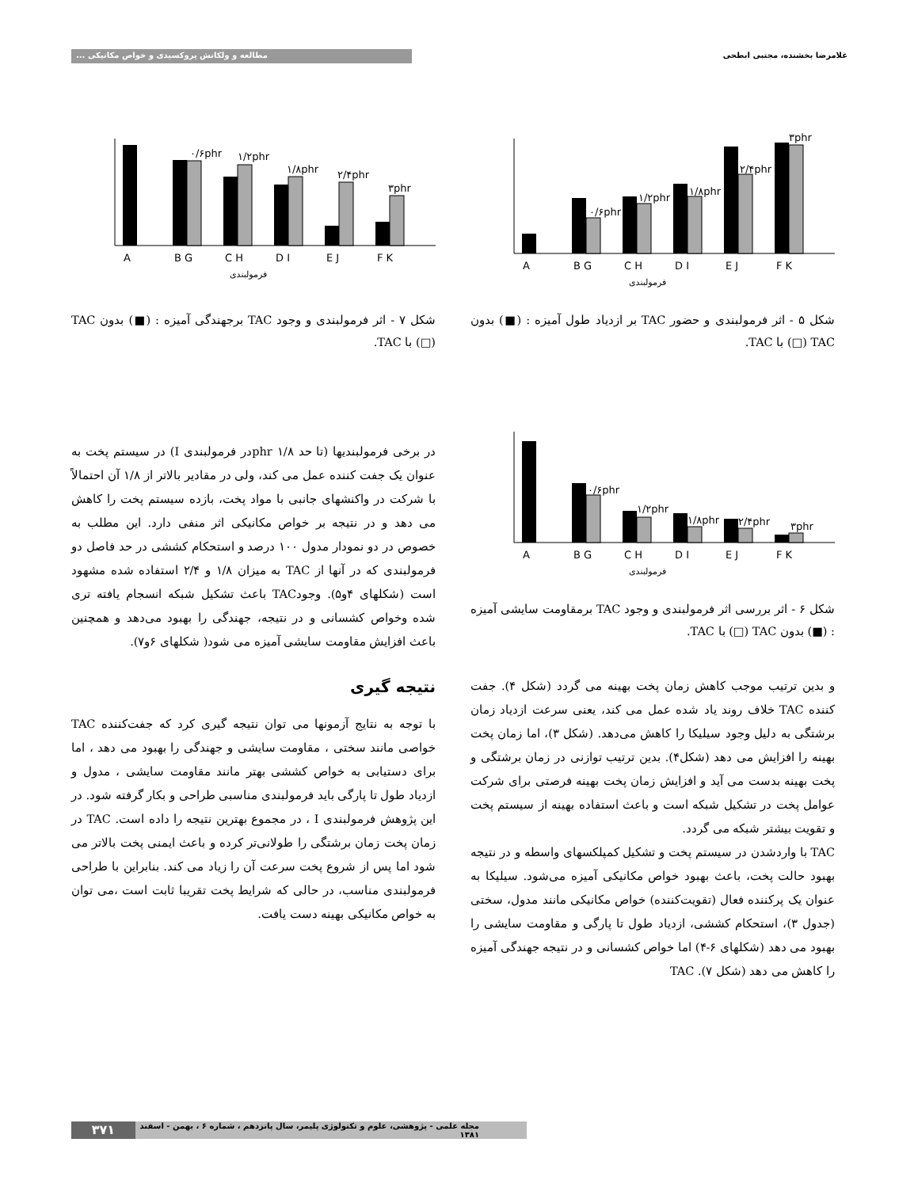غلامرضا بخشنده، مجتبی ابطحی مطالعه و ولکانش پروکسیدی و خواص مکانیکی ...
A
B G
C H
D I
E J
F K
۰/۶phr
۱/۲phr
۱/۸phr
۲/۴phr
۳phr
فرمولبندی
شکل ۵ - اثر فرمولبندی و حضور TAC بر ازدیاد طول آمیزه : (■) بدون TAC (□) با TAC.
A
B G
C H
D I
E J
F K
۰/۶phr
۱/۲phr
۱/۸phr
۲/۴phr
۳phr
فرمولبندی
شکل ۷ - اثر فرمولبندی و وجود TAC برجهندگی آمیزه : (■) بدون TAC (□) با TAC.
A
B G
C H
D I
E J
F K
۰/۶phr
۱/۲phr
۱/۸phr
۲/۴phr
۳phr
فرمولبندی
شکل ۶ - اثر بررسی اثر فرمولبندی و وجود TAC برمقاومت سایشی آمیزه : (■) بدون TAC (□) با TAC.
و بدین ترتیب موجب کاهش زمان پخت بهینه می گردد (شکل ۴). جفت کننده TAC خلاف روند یاد شده عمل می کند، یعنی سرعت ازدیاد زمان برشتگی به دلیل وجود سیلیکا را کاهش می‌دهد. (شکل ۳)، اما زمان پخت بهینه را افزایش می دهد (شکل۴). بدین ترتیب توازنی در زمان برشتگی و پخت بهینه بدست می آید و افزایش زمان پخت بهینه فرصتی برای شرکت عوامل پخت در تشکیل شبکه است و باعث استفاده بهینه از سیستم پخت و تقویت بیشتر شبکه می گردد.
TAC با واردشدن در سیستم پخت و تشکیل کمپلکسهای واسطه و در نتیجه بهبود حالت پخت، باعث بهبود خواص مکانیکی آمیزه می‌شود. سیلیکا به عنوان یک پرکننده فعال (تقویت‌کننده) خواص مکانیکی مانند مدول، سختی (جدول ۳)، استحکام کششی، ازدیاد طول تا پارگی و مقاومت سایشی را بهبود می دهد (شکلهای ۶-۴) اما خواص کشسانی و در نتیجه جهندگی آمیزه را کاهش می دهد (شکل ۷). TAC
در برخی فرمولبندیها (تا حد phr ۱/۸در فرمولبندی I) در سیستم پخت به عنوان یک جفت کننده عمل می کند، ولی در مقادیر بالاتر از ۱/۸ آن احتمالاً با شرکت در واکنشهای جانبی با مواد پخت، بازده سیستم پخت را کاهش می دهد و در نتیجه بر خواص مکانیکی اثر منفی دارد. این مطلب به خصوص در دو نمودار مدول ۱۰۰ درصد و استحکام کششی در حد فاصل دو فرمولبندی که در آنها از TAC به میزان ۱/۸ و ۲/۴ استفاده شده مشهود است (شکلهای ۴و۵). وجودTAC باعث تشکیل شبکه انسجام یافته تری شده وخواص کشسانی و در نتیجه، جهندگی را بهبود می‌دهد و همچنین باعث افزایش مقاومت سایشی آمیزه می شود( شکلهای ۶و۷).
نتیجه گیری
با توجه به نتایج آزمونها می توان نتیجه گیری کرد که جفت‌کننده TAC خواصی مانند سختی ، مقاومت سایشی و جهندگی را بهبود می دهد ، اما برای دستیابی به خواص کششی بهتر مانند مقاومت سایشی ، مدول و ازدیاد طول تا پارگی باید فرمولبندی مناسبی طراحی و بکار گرفته شود. در این پژوهش فرمولبندی I ، در مجموع بهترین نتیجه را داده است. TAC در زمان پخت زمان برشتگی را طولانی‌تر کرده و باعث ایمنی پخت بالاتر می شود اما پس از شروع پخت سرعت آن را زیاد می کند. بنابراین با طراحی فرمولبندی مناسب، در حالی که شرایط پخت تقریبا ثابت است ،می توان به خواص مکانیکی بهینه دست یافت.
مجله علمی - پژوهشی، علوم و تکنولوژی پلیمر، سال پانزدهم ، شماره ۶ ، بهمن - اسفند ۱۳۸۱ ۳۷۱